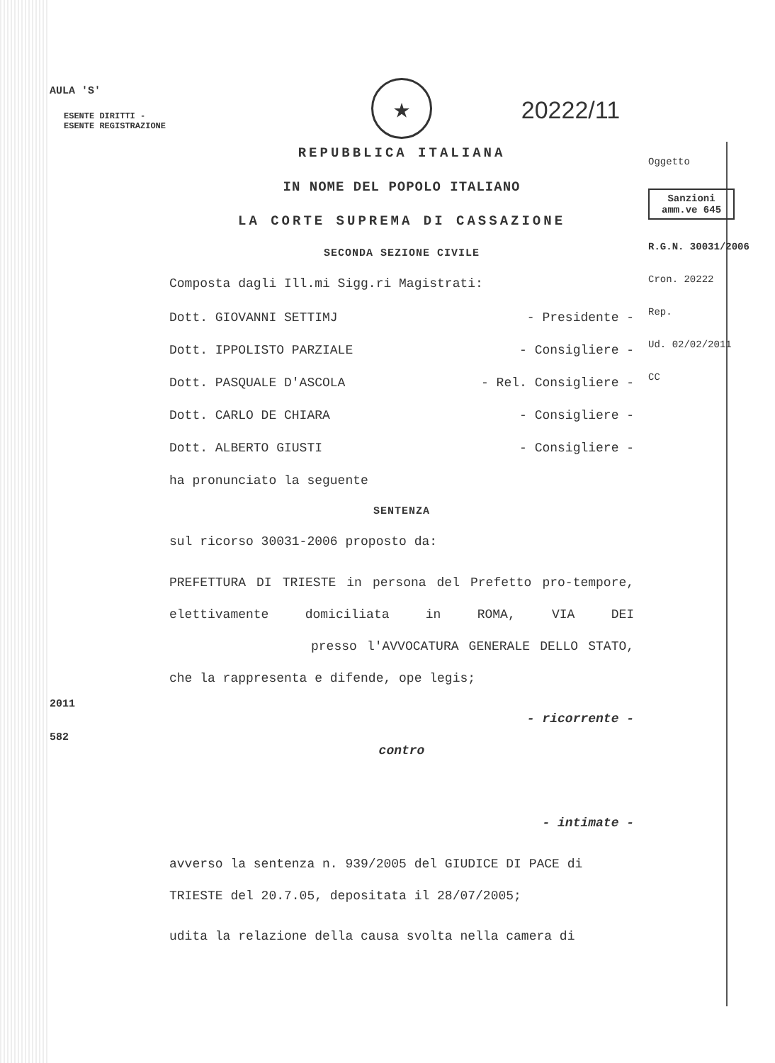AULA 'S'
ESENTE DIRITTI - ESENTE REGISTRAZIONE
2011
582
★
20222/11
REPUBBLICA ITALIANA
IN NOME DEL POPOLO ITALIANO
LA CORTE SUPREMA DI CASSAZIONE
SECONDA SEZIONE CIVILE
Composta dagli Ill.mi Sigg.ri Magistrati:
Dott. GIOVANNI SETTIMJ - Presidente -
Dott. IPPOLISTO PARZIALE - Consigliere -
Dott. PASQUALE D'ASCOLA - Rel. Consigliere -
Dott. CARLO DE CHIARA - Consigliere -
Dott. ALBERTO GIUSTI - Consigliere -
ha pronunciato la seguente
SENTENZA
sul ricorso 30031-2006 proposto da:
PREFETTURA DI TRIESTE in persona del Prefetto pro-tempore, elettivamente domiciliata in ROMA, VIA DEI presso l'AVVOCATURA GENERALE DELLO STATO, che la rappresenta e difende, ope legis;
- ricorrente -
contro
- intimate -
avverso la sentenza n. 939/2005 del GIUDICE DI PACE di TRIESTE del 20.7.05, depositata il 28/07/2005;
udita la relazione della causa svolta nella camera di
Oggetto
Sanzioni
amm.ve 645
R.G.N. 30031/2006
Cron. 20222
Rep.
Ud. 02/02/2011
CC